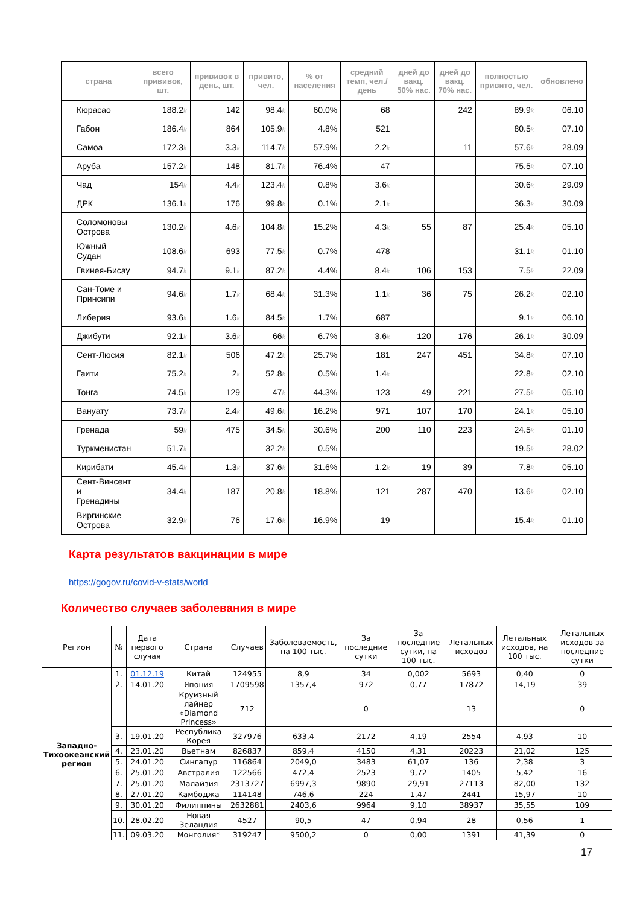| страна | всего прививок, шт. | прививок в день, шт. | привито, чел. | % от населения | средний темп, чел./день | дней до вакц. 50% нас. | дней до вакц. 70% нас. | полностью привито, чел. | обновлено |
| --- | --- | --- | --- | --- | --- | --- | --- | --- | --- |
| Кюрасао | 188.2 k | 142 | 98.4 k | 60.0% | 68 | | 242 | 89.9 k | 06.10 |
| Габон | 186.4 k | 864 | 105.9 k | 4.8% | 521 | | | 80.5 k | 07.10 |
| Самоа | 172.3 k | 3.3 k | 114.7 k | 57.9% | 2.2 k | | 11 | 57.6 k | 28.09 |
| Аруба | 157.2 k | 148 | 81.7 k | 76.4% | 47 | | | 75.5 k | 07.10 |
| Чад | 154 k | 4.4 k | 123.4 k | 0.8% | 3.6 k | | | 30.6 k | 29.09 |
| ДРК | 136.1 k | 176 | 99.8 k | 0.1% | 2.1 k | | | 36.3 k | 30.09 |
| Соломоновы Острова | 130.2 k | 4.6 k | 104.8 k | 15.2% | 4.3 k | 55 | 87 | 25.4 k | 05.10 |
| Южный Судан | 108.6 k | 693 | 77.5 k | 0.7% | 478 | | | 31.1 k | 01.10 |
| Гвинея-Бисау | 94.7 k | 9.1 k | 87.2 k | 4.4% | 8.4 k | 106 | 153 | 7.5 k | 22.09 |
| Сан-Томе и Принсипи | 94.6 k | 1.7 k | 68.4 k | 31.3% | 1.1 k | 36 | 75 | 26.2 k | 02.10 |
| Либерия | 93.6 k | 1.6 k | 84.5 k | 1.7% | 687 | | | 9.1 k | 06.10 |
| Джибути | 92.1 k | 3.6 k | 66 k | 6.7% | 3.6 k | 120 | 176 | 26.1 k | 30.09 |
| Сент-Люсия | 82.1 k | 506 | 47.2 k | 25.7% | 181 | 247 | 451 | 34.8 k | 07.10 |
| Гаити | 75.2 k | 2 k | 52.8 k | 0.5% | 1.4 k | | | 22.8 k | 02.10 |
| Тонга | 74.5 k | 129 | 47 k | 44.3% | 123 | 49 | 221 | 27.5 k | 05.10 |
| Вануату | 73.7 k | 2.4 k | 49.6 k | 16.2% | 971 | 107 | 170 | 24.1 k | 05.10 |
| Гренада | 59 k | 475 | 34.5 k | 30.6% | 200 | 110 | 223 | 24.5 k | 01.10 |
| Туркменистан | 51.7 k | | 32.2 k | 0.5% | | | | 19.5 k | 28.02 |
| Кирибати | 45.4 k | 1.3 k | 37.6 k | 31.6% | 1.2 k | 19 | 39 | 7.8 k | 05.10 |
| Сент-Винсент и Гренадины | 34.4 k | 187 | 20.8 k | 18.8% | 121 | 287 | 470 | 13.6 k | 02.10 |
| Виргинские Острова | 32.9 k | 76 | 17.6 k | 16.9% | 19 | | | 15.4 k | 01.10 |
Карта результатов вакцинации в мире
https://gogov.ru/covid-v-stats/world
Количество случаев заболевания в мире
| Регион | № | Дата первого случая | Страна | Случаев | Заболеваемость, на 100 тыс. | За последние сутки | За последние сутки, на 100 тыс. | Летальных исходов | Летальных исходов, на 100 тыс. | Летальных исходов за последние сутки |
| --- | --- | --- | --- | --- | --- | --- | --- | --- | --- | --- |
| Западно- Тихоокеанский регион | 1. | 01.12.19 | Китай | 124955 | 8,9 | 34 | 0,002 | 5693 | 0,40 | 0 |
| | 2. | 14.01.20 | Япония | 1709598 | 1357,4 | 972 | 0,77 | 17872 | 14,19 | 39 |
| | | | Круизный лайнер «Diamond Princess» | 712 | | 0 | | 13 | | 0 |
| | 3. | 19.01.20 | Республика Корея | 327976 | 633,4 | 2172 | 4,19 | 2554 | 4,93 | 10 |
| | 4. | 23.01.20 | Вьетнам | 826837 | 859,4 | 4150 | 4,31 | 20223 | 21,02 | 125 |
| | 5. | 24.01.20 | Сингапур | 116864 | 2049,0 | 3483 | 61,07 | 136 | 2,38 | 3 |
| | 6. | 25.01.20 | Австралия | 122566 | 472,4 | 2523 | 9,72 | 1405 | 5,42 | 16 |
| | 7. | 25.01.20 | Малайзия | 2313727 | 6997,3 | 9890 | 29,91 | 27113 | 82,00 | 132 |
| | 8. | 27.01.20 | Камбоджа | 114148 | 746,6 | 224 | 1,47 | 2441 | 15,97 | 10 |
| | 9. | 30.01.20 | Филиппины | 2632881 | 2403,6 | 9964 | 9,10 | 38937 | 35,55 | 109 |
| | 10. | 28.02.20 | Новая Зеландия | 4527 | 90,5 | 47 | 0,94 | 28 | 0,56 | 1 |
| | 11. | 09.03.20 | Монголия* | 319247 | 9500,2 | 0 | 0,00 | 1391 | 41,39 | 0 |
17